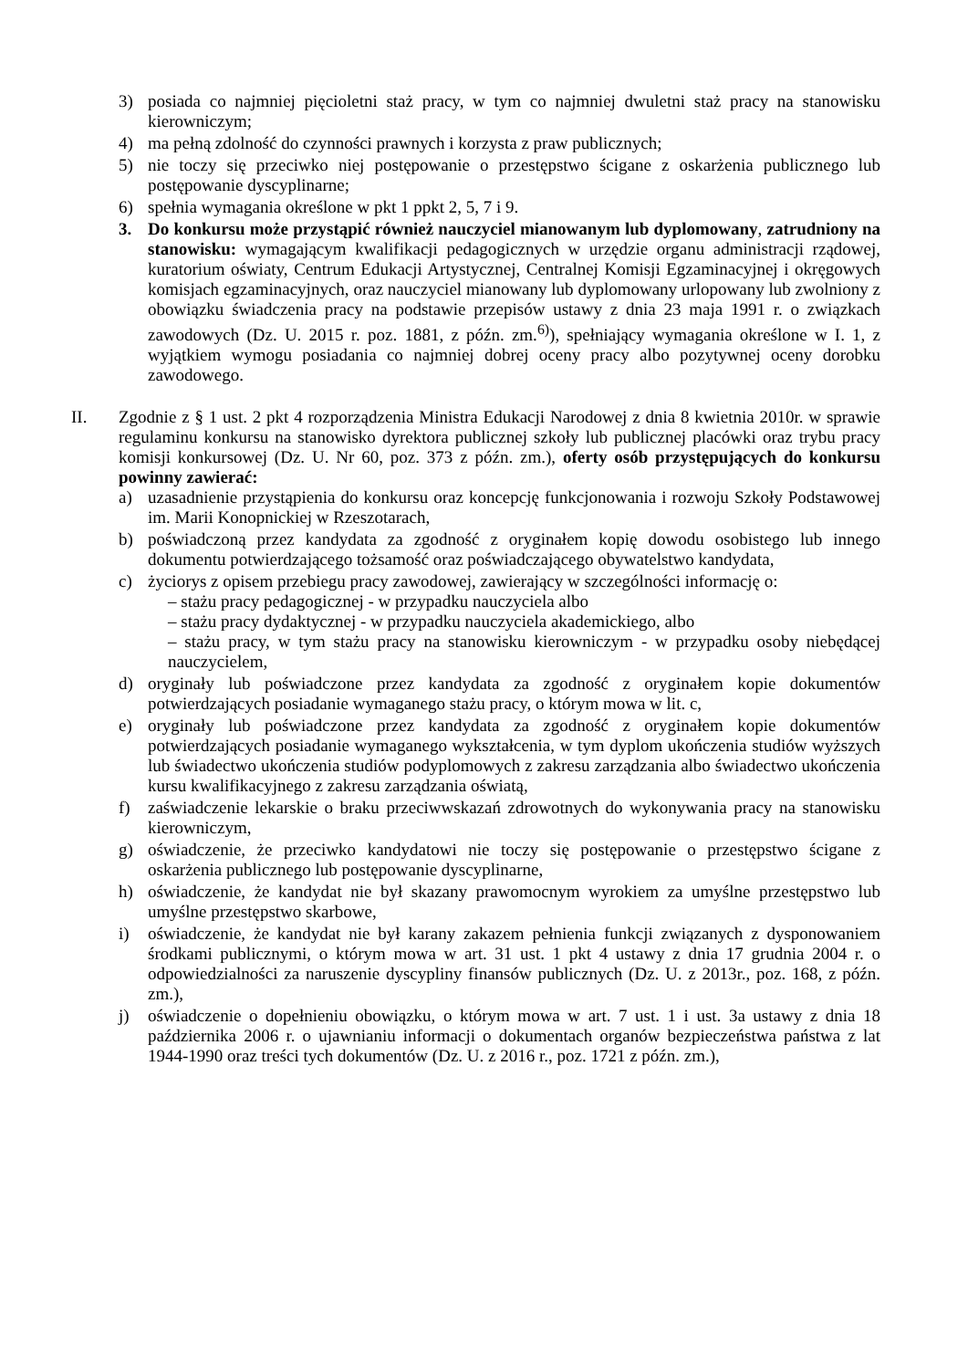3) posiada co najmniej pięcioletni staż pracy, w tym co najmniej dwuletni staż pracy na stanowisku kierowniczym;
4) ma pełną zdolność do czynności prawnych i korzysta z praw publicznych;
5) nie toczy się przeciwko niej postępowanie o przestępstwo ścigane z oskarżenia publicznego lub postępowanie dyscyplinarne;
6) spełnia wymagania określone w pkt 1 ppkt 2, 5, 7 i 9.
3. Do konkursu może przystąpić również nauczyciel mianowanym lub dyplomowany, zatrudniony na stanowisku: wymagającym kwalifikacji pedagogicznych w urzędzie organu administracji rządowej, kuratorium oświaty, Centrum Edukacji Artystycznej, Centralnej Komisji Egzaminacyjnej i okręgowych komisjach egzaminacyjnych, oraz nauczyciel mianowany lub dyplomowany urlopowany lub zwolniony z obowiązku świadczenia pracy na podstawie przepisów ustawy z dnia 23 maja 1991 r. o związkach zawodowych (Dz. U. 2015 r. poz. 1881, z późn. zm.<sup>6)</sup>), spełniający wymagania określone w I. 1, z wyjątkiem wymogu posiadania co najmniej dobrej oceny pracy albo pozytywnej oceny dorobku zawodowego.
II. Zgodnie z § 1 ust. 2 pkt 4 rozporządzenia Ministra Edukacji Narodowej z dnia 8 kwietnia 2010r. w sprawie regulaminu konkursu na stanowisko dyrektora publicznej szkoły lub publicznej placówki oraz trybu pracy komisji konkursowej (Dz. U. Nr 60, poz. 373 z późn. zm.), oferty osób przystępujących do konkursu powinny zawierać:
a) uzasadnienie przystąpienia do konkursu oraz koncepcję funkcjonowania i rozwoju Szkoły Podstawowej im. Marii Konopnickiej w Rzeszotarach,
b) poświadczoną przez kandydata za zgodność z oryginałem kopię dowodu osobistego lub innego dokumentu potwierdzającego tożsamość oraz poświadczającego obywatelstwo kandydata,
c) życiorys z opisem przebiegu pracy zawodowej, zawierający w szczególności informację o:
– stażu pracy pedagogicznej - w przypadku nauczyciela albo
– stażu pracy dydaktycznej - w przypadku nauczyciela akademickiego, albo
– stażu pracy, w tym stażu pracy na stanowisku kierowniczym - w przypadku osoby niebędącej nauczycielem,
d) oryginały lub poświadczone przez kandydata za zgodność z oryginałem kopie dokumentów potwierdzających posiadanie wymaganego stażu pracy, o którym mowa w lit. c,
e) oryginały lub poświadczone przez kandydata za zgodność z oryginałem kopie dokumentów potwierdzających posiadanie wymaganego wykształcenia, w tym dyplom ukończenia studiów wyższych lub świadectwo ukończenia studiów podyplomowych z zakresu zarządzania albo świadectwo ukończenia kursu kwalifikacyjnego z zakresu zarządzania oświatą,
f) zaświadczenie lekarskie o braku przeciwwskazań zdrowotnych do wykonywania pracy na stanowisku kierowniczym,
g) oświadczenie, że przeciwko kandydatowi nie toczy się postępowanie o przestępstwo ścigane z oskarżenia publicznego lub postępowanie dyscyplinarne,
h) oświadczenie, że kandydat nie był skazany prawomocnym wyrokiem za umyślne przestępstwo lub umyślne przestępstwo skarbowe,
i) oświadczenie, że kandydat nie był karany zakazem pełnienia funkcji związanych z dysponowaniem środkami publicznymi, o którym mowa w art. 31 ust. 1 pkt 4 ustawy z dnia 17 grudnia 2004 r. o odpowiedzialności za naruszenie dyscypliny finansów publicznych (Dz. U. z 2013r., poz. 168, z późn. zm.),
j) oświadczenie o dopełnieniu obowiązku, o którym mowa w art. 7 ust. 1 i ust. 3a ustawy z dnia 18 października 2006 r. o ujawnianiu informacji o dokumentach organów bezpieczeństwa państwa z lat 1944-1990 oraz treści tych dokumentów (Dz. U. z 2016 r., poz. 1721 z późn. zm.),